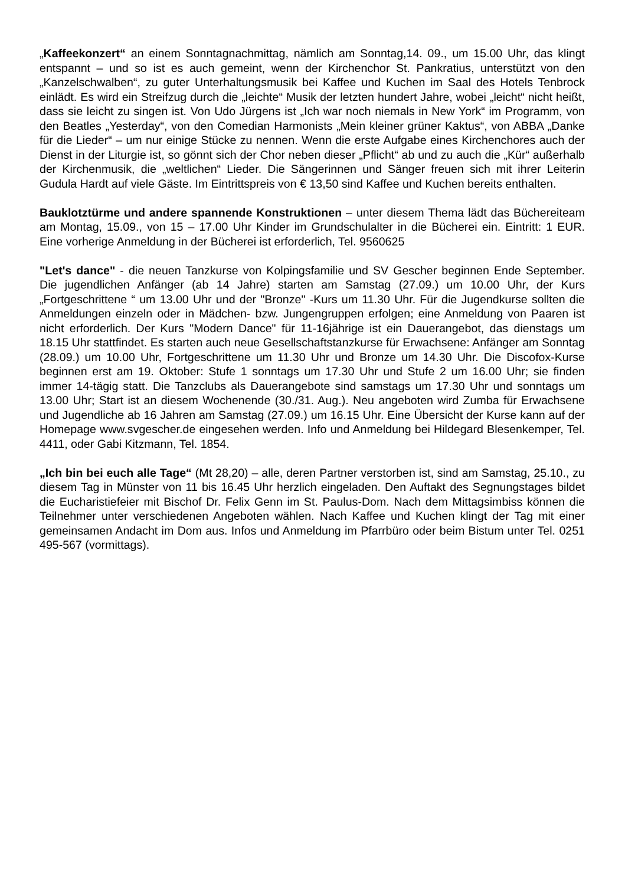„Kaffeekonzert“ an einem Sonntagnachmittag, nämlich am Sonntag,14. 09., um 15.00 Uhr, das klingt entspannt – und so ist es auch gemeint, wenn der Kirchen­chor St. Pankratius, unterstützt von den „Kanzelschwalben“, zu guter Unterhal­tungsmusik bei Kaffee und Kuchen im Saal des Hotels Tenbrock einlädt. Es wird ein Streifzug durch die „leichte“ Musik der letzten hundert Jahre, wobei „leicht“ nicht heißt, dass sie leicht zu singen ist. Von Udo Jürgens ist „Ich war noch nie­mals in New York“ im Programm, von den Beatles „Yesterday“, von den Comedian Harmonists „Mein kleiner grüner Kaktus“, von ABBA „Danke für die Lieder“ – um nur einige Stücke zu nennen. Wenn die erste Aufgabe eines Kirchenchores auch der Dienst in der Liturgie ist, so gönnt sich der Chor neben dieser „Pflicht“ ab und zu auch die „Kür“ außerhalb der Kirchenmusik, die „weltlichen“ Lieder. Die Sänge­rinnen und Sänger freuen sich mit ihrer Leiterin Gudula Hardt auf viele Gäste. Im Eintrittspreis von € 13,50 sind Kaffee und Kuchen bereits enthalten.
Bauklotztürme und andere spannende Konstruktionen – unter diesem Thema lädt das Büchereiteam am Montag, 15.09., von 15 – 17.00 Uhr Kinder im Grund­schulalter in die Bücherei ein. Eintritt: 1 EUR. Eine vorherige Anmeldung in der Bücherei ist erforderlich, Tel. 9560625
"Let's dance" - die neuen Tanzkurse von Kolpingsfamilie und SV Gescher begin­nen Ende September. Die jugendlichen Anfänger (ab 14 Jahre) starten am Sams­tag (27.09.) um 10.00 Uhr, der Kurs „Fortgeschrittene “ um 13.00 Uhr und der "Bronze" -Kurs um 11.30 Uhr. Für die Jugendkurse sollten die Anmeldungen ein­zeln oder in Mädchen- bzw. Jungengruppen erfolgen; eine Anmeldung von Paaren ist nicht erforderlich. Der Kurs "Modern Dance" für 11-16jährige ist ein Dauerange­bot, das dienstags um 18.15 Uhr stattfindet. Es starten auch neue Gesellschafts­tanzkurse für Erwachsene: Anfänger am Sonntag (28.09.) um 10.00 Uhr, Fortge­schrittene um 11.30 Uhr und Bronze um 14.30 Uhr. Die Discofox-Kurse beginnen erst am 19. Oktober: Stufe 1 sonntags um 17.30 Uhr und Stufe 2 um 16.00 Uhr; sie finden immer 14-tägig statt. Die Tanzclubs als Dauerangebote sind samstags um 17.30 Uhr und sonntags um 13.00 Uhr; Start ist an diesem Wochenende (30./31. Aug.). Neu angeboten wird Zumba für Erwachsene und Jugendliche ab 16 Jahren am Samstag (27.09.) um 16.15 Uhr. Eine Übersicht der Kurse kann auf der Homepage www.svgescher.de eingesehen werden. Info und Anmeldung bei Hilde­gard Blesenkemper, Tel. 4411, oder Gabi Kitzmann, Tel. 1854.
„Ich bin bei euch alle Tage“ (Mt 28,20) – alle, deren Partner verstorben ist, sind am Samstag, 25.10., zu diesem Tag in Münster von 11 bis 16.45 Uhr herzlich ein­geladen. Den Auftakt des Segnungstages bildet die Eucharistiefeier mit Bischof Dr. Felix Genn im St. Paulus-Dom. Nach dem Mittagsimbiss können die Teilneh­mer unter verschiedenen Angeboten wählen. Nach Kaffee und Kuchen klingt der Tag mit einer gemeinsamen Andacht im Dom aus. Infos und Anmeldung im Pfarr­büro oder beim Bistum unter Tel. 0251 495-567 (vormittags).